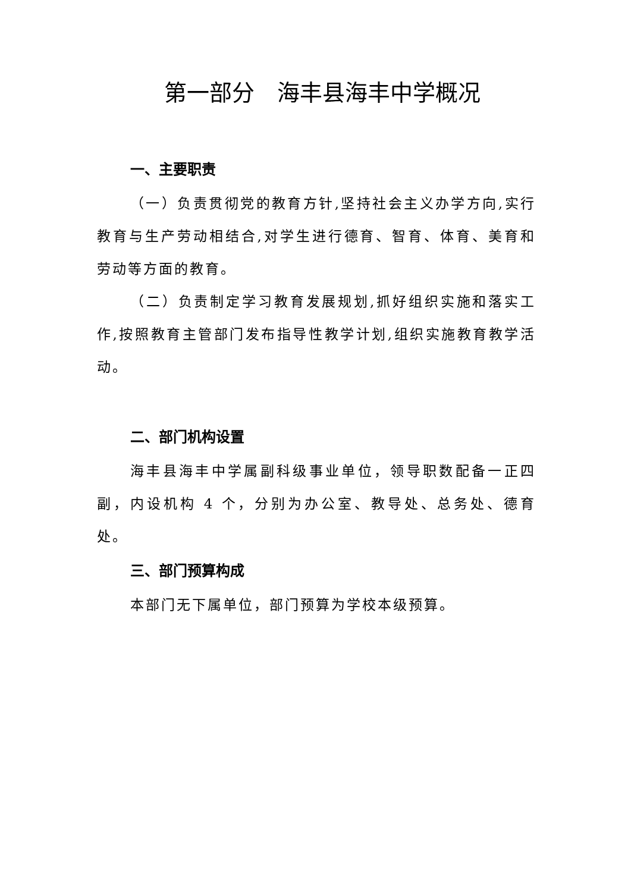第一部分　海丰县海丰中学概况
一、主要职责
（一）负责贯彻党的教育方针,坚持社会主义办学方向,实行教育与生产劳动相结合,对学生进行德育、智育、体育、美育和劳动等方面的教育。
（二）负责制定学习教育发展规划,抓好组织实施和落实工作,按照教育主管部门发布指导性教学计划,组织实施教育教学活动。
二、部门机构设置
海丰县海丰中学属副科级事业单位，领导职数配备一正四副，内设机构 4 个，分别为办公室、教导处、总务处、德育处。
三、部门预算构成
本部门无下属单位，部门预算为学校本级预算。